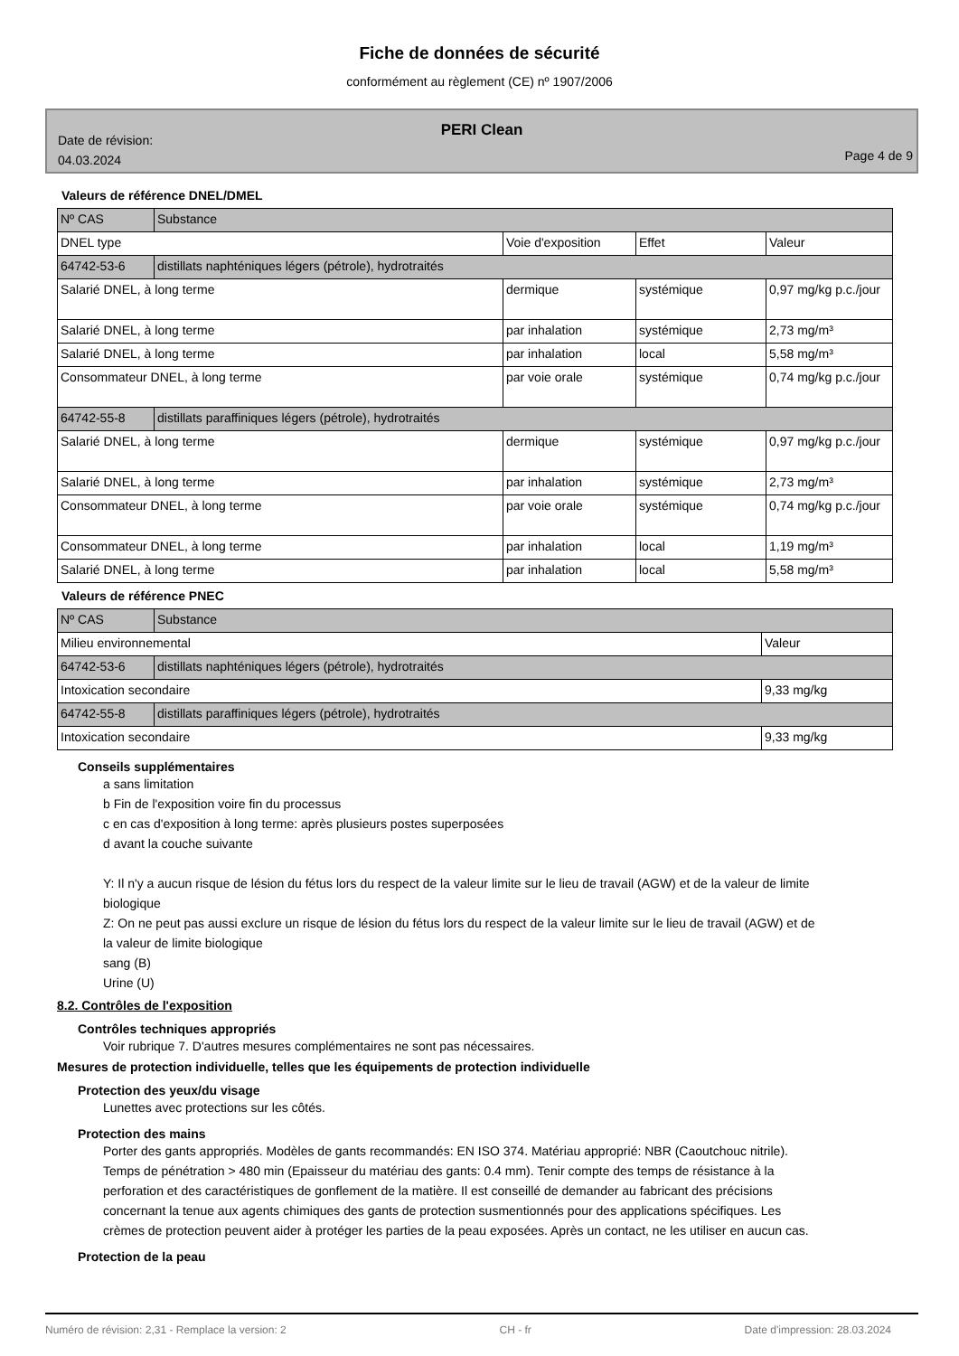Fiche de données de sécurité
conformément au règlement (CE) nº 1907/2006
PERI Clean
Date de révision:
04.03.2024
Page 4 de 9
Valeurs de référence DNEL/DMEL
| Nº CAS | Substance | | | |
| DNEL type | | Voie d'exposition | Effet | Valeur |
| 64742-53-6 | distillats naphténiques légers (pétrole), hydrotraités | | | |
| Salarié DNEL, à long terme | | dermique | systémique | 0,97 mg/kg p.c./jour |
| Salarié DNEL, à long terme | | par inhalation | systémique | 2,73 mg/m³ |
| Salarié DNEL, à long terme | | par inhalation | local | 5,58 mg/m³ |
| Consommateur DNEL, à long terme | | par voie orale | systémique | 0,74 mg/kg p.c./jour |
| 64742-55-8 | distillats paraffiniques légers (pétrole), hydrotraités | | | |
| Salarié DNEL, à long terme | | dermique | systémique | 0,97 mg/kg p.c./jour |
| Salarié DNEL, à long terme | | par inhalation | systémique | 2,73 mg/m³ |
| Consommateur DNEL, à long terme | | par voie orale | systémique | 0,74 mg/kg p.c./jour |
| Consommateur DNEL, à long terme | | par inhalation | local | 1,19 mg/m³ |
| Salarié DNEL, à long terme | | par inhalation | local | 5,58 mg/m³ |
Valeurs de référence PNEC
| Nº CAS | Substance | |
| Milieu environnemental | | Valeur |
| 64742-53-6 | distillats naphténiques légers (pétrole), hydrotraités | |
| Intoxication secondaire | | 9,33 mg/kg |
| 64742-55-8 | distillats paraffiniques légers (pétrole), hydrotraités | |
| Intoxication secondaire | | 9,33 mg/kg |
Conseils supplémentaires
a sans limitation
b Fin de l'exposition voire fin du processus
c en cas d'exposition à long terme: après plusieurs postes superposées
d avant la couche suivante
Y: Il n'y a aucun risque de lésion du fétus lors du respect de la valeur limite sur le lieu de travail (AGW) et de la valeur de limite biologique
Z: On ne peut pas aussi exclure un risque de lésion du fétus lors du respect de la valeur limite sur le lieu de travail (AGW) et de la valeur de limite biologique
sang (B)
Urine (U)
8.2. Contrôles de l'exposition
Contrôles techniques appropriés
Voir rubrique 7. D'autres mesures complémentaires ne sont pas nécessaires.
Mesures de protection individuelle, telles que les équipements de protection individuelle
Protection des yeux/du visage
Lunettes avec protections sur les côtés.
Protection des mains
Porter des gants appropriés. Modèles de gants recommandés: EN ISO 374. Matériau approprié: NBR (Caoutchouc nitrile). Temps de pénétration > 480 min (Epaisseur du matériau des gants: 0.4 mm). Tenir compte des temps de résistance à la perforation et des caractéristiques de gonflement de la matière. Il est conseillé de demander au fabricant des précisions concernant la tenue aux agents chimiques des gants de protection susmentionnés pour des applications spécifiques. Les crèmes de protection peuvent aider à protéger les parties de la peau exposées. Après un contact, ne les utiliser en aucun cas.
Protection de la peau
Numéro de révision: 2,31 - Remplace la version: 2 CH - fr Date d'impression: 28.03.2024